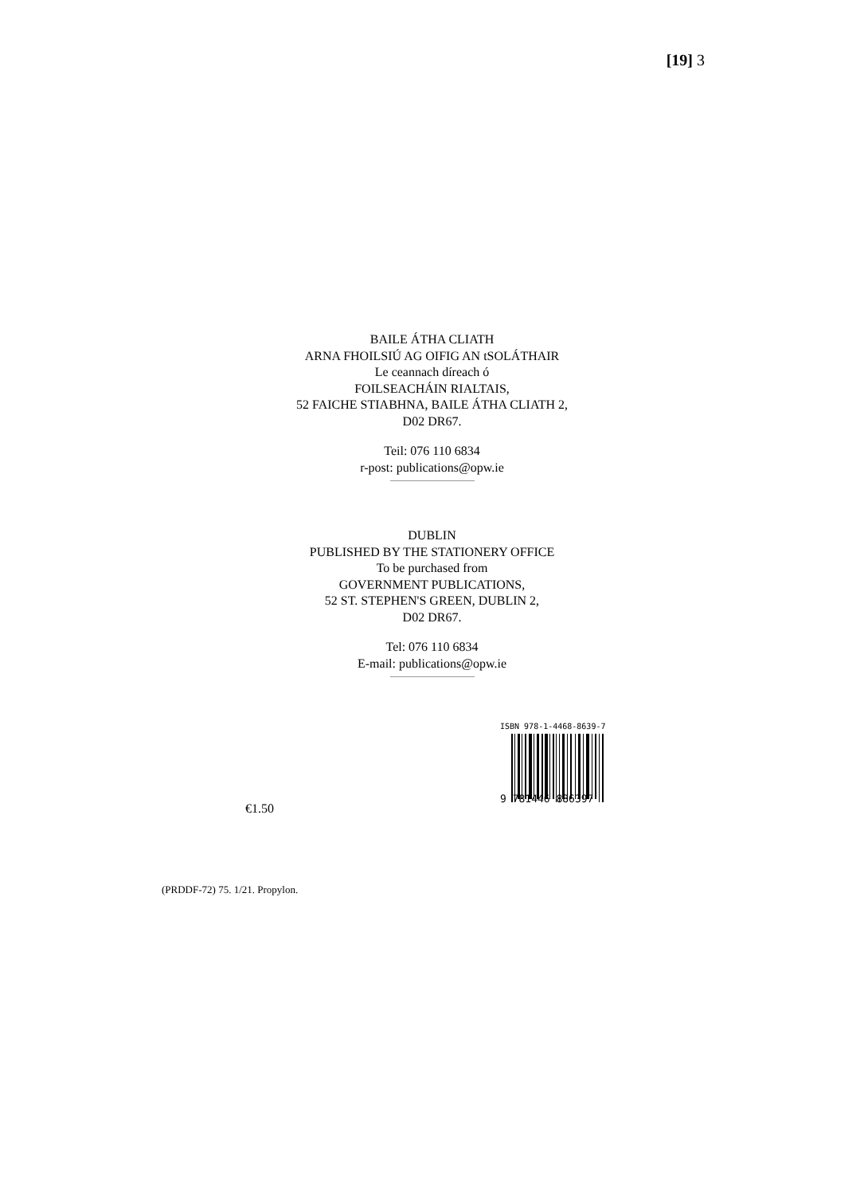[19] 3
BAILE ÁTHA CLIATH
ARNA FHOILSIÚ AG OIFIG AN tSOLÁTHAIR
Le ceannach díreach ó
FOILSEACHÁIN RIALTAIS,
52 FAICHE STIABHNA, BAILE ÁTHA CLIATH 2,
D02 DR67.
Teil: 076 110 6834
r-post: publications@opw.ie
DUBLIN
PUBLISHED BY THE STATIONERY OFFICE
To be purchased from
GOVERNMENT PUBLICATIONS,
52 ST. STEPHEN'S GREEN, DUBLIN 2,
D02 DR67.
Tel: 076 110 6834
E-mail: publications@opw.ie
€1.50
ISBN 978-1-4468-8639-7
9 781446 886397
(PRDDF-72) 75. 1/21. Propylon.